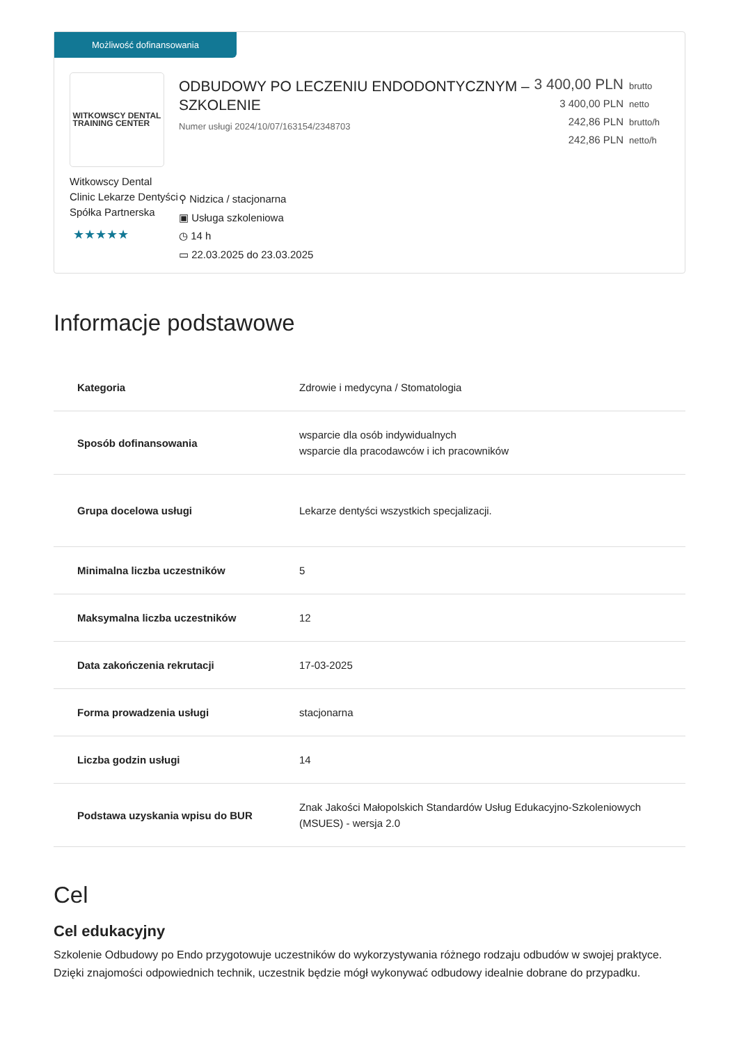Możliwość dofinansowania
WITKOWSCY DENTAL
TRAINING CENTER
Witkowscy Dental Clinic Lekarze Dentyści Spółka Partnerska
★★★★★
ODBUDOWY PO LECZENIU ENDODONTYCZNYM – SZKOLENIE
Numer usługi 2024/10/07/163154/2348703
⚲ Nidzica / stacjonarna
▣ Usługa szkoleniowa
◷ 14 h
▭ 22.03.2025 do 23.03.2025
3 400,00 PLN brutto
3 400,00 PLN netto
242,86 PLN brutto/h
242,86 PLN netto/h
Informacje podstawowe
| Kategoria | Zdrowie i medycyna / Stomatologia |
| Sposób dofinansowania | wsparcie dla osób indywidualnych wsparcie dla pracodawców i ich pracowników |
| Grupa docelowa usługi | Lekarze dentyści wszystkich specjalizacji. |
| Minimalna liczba uczestników | 5 |
| Maksymalna liczba uczestników | 12 |
| Data zakończenia rekrutacji | 17-03-2025 |
| Forma prowadzenia usługi | stacjonarna |
| Liczba godzin usługi | 14 |
| Podstawa uzyskania wpisu do BUR | Znak Jakości Małopolskich Standardów Usług Edukacyjno-Szkoleniowych (MSUES) - wersja 2.0 |
Cel
Cel edukacyjny
Szkolenie Odbudowy po Endo przygotowuje uczestników do wykorzystywania różnego rodzaju odbudów w swojej praktyce. Dzięki znajomości odpowiednich technik, uczestnik będzie mógł wykonywać odbudowy idealnie dobrane do przypadku.